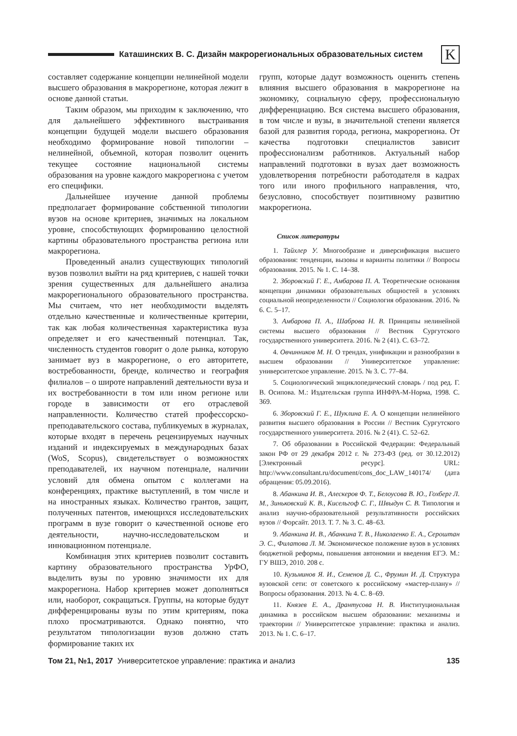Каташинских В. С. Дизайн макрорегиональных образовательных систем
K
составляет содержание концепции нелинейной модели высшего образования в макрорегионе, которая лежит в основе данной статьи.
Таким образом, мы приходим к заключению, что для дальнейшего эффективного выстраивания концепции будущей модели высшего образования необходимо формирование новой типологии – нелинейной, объемной, которая позволит оценить текущее состояние национальной системы образования на уровне каждого макрорегиона с учетом его специфики.
Дальнейшее изучение данной проблемы предполагает формирование собственной типологии вузов на основе критериев, значимых на локальном уровне, способствующих формированию целостной картины образовательного пространства региона или макрорегиона.
Проведенный анализ существующих типологий вузов позволил выйти на ряд критериев, с нашей точки зрения существенных для дальнейшего анализа макрорегионального образовательного пространства. Мы считаем, что нет необходимости выделять отдельно качественные и количественные критерии, так как любая количественная характеристика вуза определяет и его качественный потенциал. Так, численность студентов говорит о доле рынка, которую занимает вуз в макрорегионе, о его авторитете, востребованности, бренде, количество и география филиалов – о широте направлений деятельности вуза и их востребованности в том или ином регионе или городе в зависимости от его отраслевой направленности. Количество статей профессорско-преподавательского состава, публикуемых в журналах, которые входят в перечень рецензируемых научных изданий и индексируемых в международных базах (WoS, Scopus), свидетельствует о возможностях преподавателей, их научном потенциале, наличии условий для обмена опытом с коллегами на конференциях, практике выступлений, в том числе и на иностранных языках. Количество грантов, защит, полученных патентов, имеющихся исследовательских программ в вузе говорит о качественной основе его деятельности, научно-исследовательском и инновационном потенциале.
Комбинация этих критериев позволит составить картину образовательного пространства УрФО, выделить вузы по уровню значимости их для макрорегиона. Набор критериев может дополняться или, наоборот, сокращаться. Группы, на которые будут дифференцированы вузы по этим критериям, пока плохо просматриваются. Однако понятно, что результатом типологизации вузов должно стать формирование таких их
групп, которые дадут возможность оценить степень влияния высшего образования в макрорегионе на экономику, социальную сферу, профессиональную дифференциацию. Вся система высшего образования, в том числе и вузы, в значительной степени является базой для развития города, региона, макрорегиона. От качества подготовки специалистов зависит профессионализм работников. Актуальный набор направлений подготовки в вузах дает возможность удовлетворения потребности работодателя в кадрах того или иного профильного направления, что, безусловно, способствует позитивному развитию макрорегиона.
Список литературы
1. Тайхлер У. Многообразие и диверсификация высшего образования: тенденции, вызовы и варианты политики // Вопросы образования. 2015. № 1. С. 14–38.
2. Зборовский Г. Е., Амбарова П. А. Теоретические основания концепции динамики образовательных общностей в условиях социальной неопределенности // Социология образования. 2016. № 6. С. 5–17.
3. Амбарова П. А., Шаброва Н. В. Принципы нелинейной системы высшего образования // Вестник Сургутского государственного университета. 2016. № 2 (41). С. 63–72.
4. Овчинников М. Н. О трендах, унификации и разнообразии в высшем образовании // Университетское управление: университетское управление. 2015. № 3. С. 77–84.
5. Социологический энциклопедический словарь / под ред. Г. В. Осипова. М.: Издательская группа ИНФРА-М-Норма, 1998. С. 369.
6. Зборовский Г. Е., Шуклина Е. А. О концепции нелинейного развития высшего образования в России // Вестник Сургутского государственного университета. 2016. № 2 (41). С. 52–62.
7. Об образовании в Российской Федерации: Федеральный закон РФ от 29 декабря 2012 г. № 273-ФЗ (ред. от 30.12.2012) [Электронный ресурс]. URL: http://www.consultant.ru/document/cons_doc_LAW_140174/ (дата обращения: 05.09.2016).
8. Абанкина И. В., Алескеров Ф. Т., Белоусова В. Ю., Гохберг Л. М., Зиньковский К. В., Кисельгоф С. Г., Швыдун С. В. Типология и анализ научно-образовательной результативности российских вузов // Форсайт. 2013. Т. 7. № 3. С. 48–63.
9. Абанкина И. В., Абанкина Т. В., Николаенко Е. А., Сероштан Э. С., Филатова Л. М. Экономическое положение вузов в условиях бюджетной реформы, повышения автономии и введения ЕГЭ. М.: ГУ ВШЭ, 2010. 208 с.
10. Кузьминов Я. И., Семенов Д. С., Фрумин И. Д. Структура вузовской сети: от советского к российскому «мастер-плану» // Вопросы образования. 2013. № 4. С. 8–69.
11. Князев Е. А., Дрантусова Н. В. Институциональная динамика в российском высшем образовании: механизмы и траектории // Университетское управление: практика и анализ. 2013. № 1. С. 6–17.
Том 21, №1, 2017 Университетское управление: практика и анализ 135